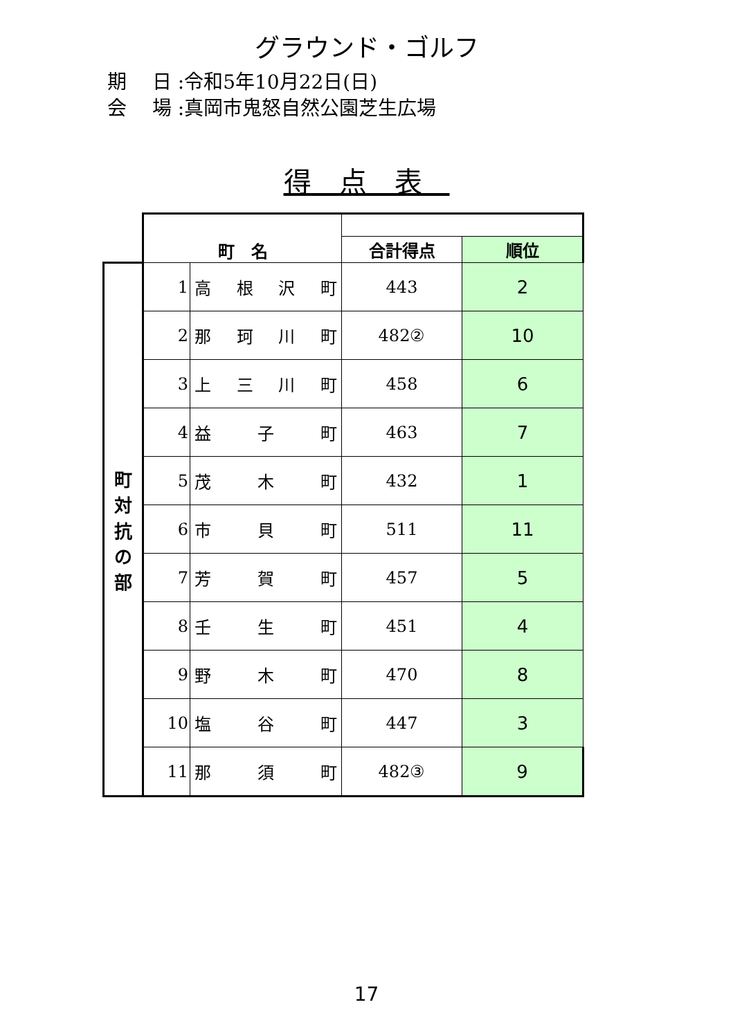グラウンド・ゴルフ
期　 日 :令和5年10月22日(日)
会　 場 :真岡市鬼怒自然公園芝生広場
得点表
| | 町 名 | | | |
| | | | 合計得点 | 順位 |
| 町 対 抗 の 部 | 1 | 高 根 沢 町 | 443 | 2 |
| | 2 | 那 珂 川 町 | 482② | 10 |
| | 3 | 上 三 川 町 | 458 | 6 |
| | 4 | 益 子 町 | 463 | 7 |
| | 5 | 茂 木 町 | 432 | 1 |
| | 6 | 市 貝 町 | 511 | 11 |
| | 7 | 芳 賀 町 | 457 | 5 |
| | 8 | 壬 生 町 | 451 | 4 |
| | 9 | 野 木 町 | 470 | 8 |
| | 10 | 塩 谷 町 | 447 | 3 |
| | 11 | 那 須 町 | 482③ | 9 |
17